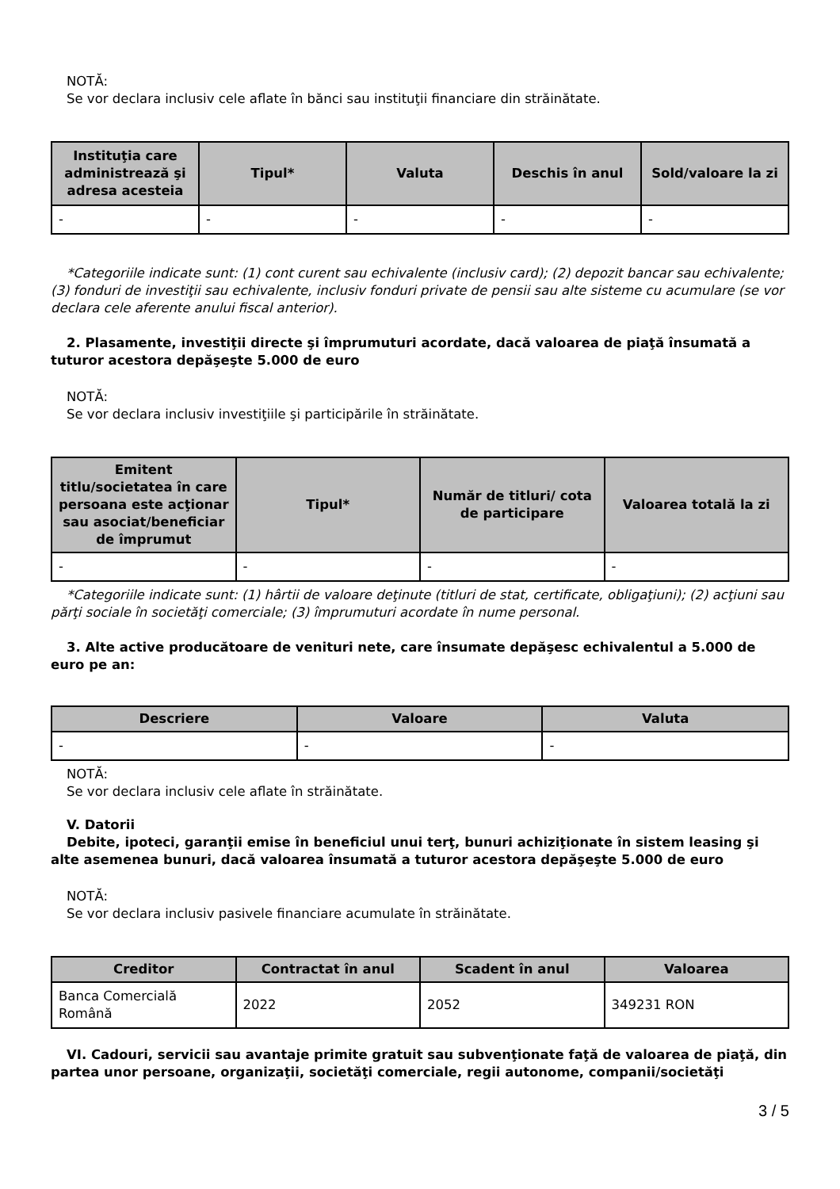NOTĂ:
Se vor declara inclusiv cele aflate în bănci sau instituţii financiare din străinătate.
| Instituţia care administrează şi adresa acesteia | Tipul* | Valuta | Deschis în anul | Sold/valoare la zi |
| --- | --- | --- | --- | --- |
| - | - | - | - | - |
*Categoriile indicate sunt: (1) cont curent sau echivalente (inclusiv card); (2) depozit bancar sau echivalente; (3) fonduri de investiţii sau echivalente, inclusiv fonduri private de pensii sau alte sisteme cu acumulare (se vor declara cele aferente anului fiscal anterior).
2. Plasamente, investiţii directe şi împrumuturi acordate, dacă valoarea de piaţă însumată a tuturor acestora depăşeşte 5.000 de euro
NOTĂ:
Se vor declara inclusiv investiţiile şi participările în străinătate.
| Emitent titlu/societatea în care persoana este acţionar sau asociat/beneficiar de împrumut | Tipul* | Număr de titluri/ cota de participare | Valoarea totală la zi |
| --- | --- | --- | --- |
| - | - | - | - |
*Categoriile indicate sunt: (1) hârtii de valoare deţinute (titluri de stat, certificate, obligaţiuni); (2) acţiuni sau părţi sociale în societăţi comerciale; (3) împrumuturi acordate în nume personal.
3. Alte active producătoare de venituri nete, care însumate depăşesc echivalentul a 5.000 de euro pe an:
| Descriere | Valoare | Valuta |
| --- | --- | --- |
| - | - | - |
NOTĂ:
Se vor declara inclusiv cele aflate în străinătate.
V. Datorii
Debite, ipoteci, garanţii emise în beneficiul unui terţ, bunuri achiziţionate în sistem leasing şi alte asemenea bunuri, dacă valoarea însumată a tuturor acestora depăşeşte 5.000 de euro
NOTĂ:
Se vor declara inclusiv pasivele financiare acumulate în străinătate.
| Creditor | Contractat în anul | Scadent în anul | Valoarea |
| --- | --- | --- | --- |
| Banca Comercială Română | 2022 | 2052 | 349231 RON |
VI. Cadouri, servicii sau avantaje primite gratuit sau subvenţionate faţă de valoarea de piaţă, din partea unor persoane, organizaţii, societăţi comerciale, regii autonome, companii/societăţi
3 / 5